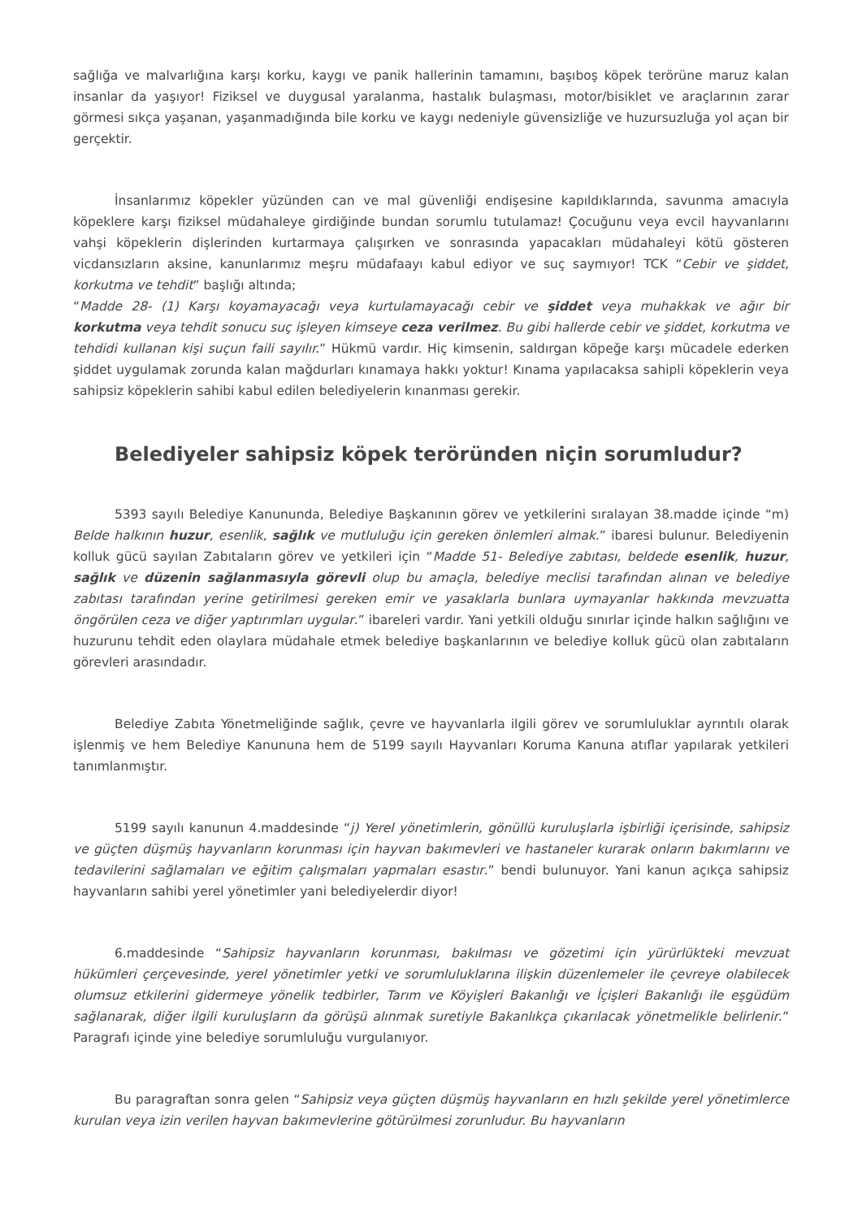sağlığa ve malvarlığına karşı korku, kaygı ve panik hallerinin tamamını, başıboş köpek terörüne maruz kalan insanlar da yaşıyor! Fiziksel ve duygusal yaralanma, hastalık bulaşması, motor/bisiklet ve araçlarının zarar görmesi sıkça yaşanan, yaşanmadığında bile korku ve kaygı nedeniyle güvensizliğe ve huzursuzluğa yol açan bir gerçektir.
İnsanlarımız köpekler yüzünden can ve mal güvenliği endişesine kapıldıklarında, savunma amacıyla köpeklere karşı fiziksel müdahaleye girdiğinde bundan sorumlu tutulamaz! Çocuğunu veya evcil hayvanlarını vahşi köpeklerin dişlerinden kurtarmaya çalışırken ve sonrasında yapacakları müdahaleyi kötü gösteren vicdansızların aksine, kanunlarımız meşru müdafaayı kabul ediyor ve suç saymıyor! TCK “Cebir ve şiddet, korkutma ve tehdit” başlığı altında;
“Madde 28- (1) Karşı koyamayacağı veya kurtulamayacağı cebir ve şiddet veya muhakkak ve ağır bir korkutma veya tehdit sonucu suç işleyen kimseye ceza verilmez. Bu gibi hallerde cebir ve şiddet, korkutma ve tehdidi kullanan kişi suçun faili sayılır.” Hükmü vardır. Hiç kimsenin, saldırgan köpeğe karşı mücadele ederken şiddet uygulamak zorunda kalan mağdurları kınamaya hakkı yoktur! Kınama yapılacaksa sahipli köpeklerin veya sahipsiz köpeklerin sahibi kabul edilen belediyelerin kınanması gerekir.
Belediyeler sahipsiz köpek teröründen niçin sorumludur?
5393 sayılı Belediye Kanununda, Belediye Başkanının görev ve yetkilerini sıralayan 38.madde içinde “m) Belde halkının huzur, esenlik, sağlık ve mutluluğu için gereken önlemleri almak.” ibaresi bulunur. Belediyenin kolluk gücü sayılan Zabıtaların görev ve yetkileri için “Madde 51- Belediye zabıtası, beldede esenlik, huzur, sağlık ve düzenin sağlanmasıyla görevli olup bu amaçla, belediye meclisi tarafından alınan ve belediye zabıtası tarafından yerine getirilmesi gereken emir ve yasaklarla bunlara uymayanlar hakkında mevzuatta öngörülen ceza ve diğer yaptırımları uygular.” ibareleri vardır. Yani yetkili olduğu sınırlar içinde halkın sağlığını ve huzurunu tehdit eden olaylara müdahale etmek belediye başkanlarının ve belediye kolluk gücü olan zabıtaların görevleri arasındadır.
Belediye Zabıta Yönetmeliğinde sağlık, çevre ve hayvanlarla ilgili görev ve sorumluluklar ayrıntılı olarak işlenmiş ve hem Belediye Kanununa hem de 5199 sayılı Hayvanları Koruma Kanuna atıflar yapılarak yetkileri tanımlanmıştır.
5199 sayılı kanunun 4.maddesinde “j) Yerel yönetimlerin, gönüllü kuruluşlarla işbirliği içerisinde, sahipsiz ve güçten düşmüş hayvanların korunması için hayvan bakımevleri ve hastaneler kurarak onların bakımlarını ve tedavilerini sağlamaları ve eğitim çalışmaları yapmaları esastır.” bendi bulunuyor. Yani kanun açıkça sahipsiz hayvanların sahibi yerel yönetimler yani belediyelerdir diyor!
6.maddesinde “Sahipsiz hayvanların korunması, bakılması ve gözetimi için yürürlükteki mevzuat hükümleri çerçevesinde, yerel yönetimler yetki ve sorumluluklarına ilişkin düzenlemeler ile çevreye olabilecek olumsuz etkilerini gidermeye yönelik tedbirler, Tarım ve Köyişleri Bakanlığı ve İçişleri Bakanlığı ile eşgüdüm sağlanarak, diğer ilgili kuruluşların da görüşü alınmak suretiyle Bakanlıkça çıkarılacak yönetmelikle belirlenir.” Paragrafı içinde yine belediye sorumluluğu vurgulanıyor.
Bu paragraftan sonra gelen “Sahipsiz veya güçten düşmüş hayvanların en hızlı şekilde yerel yönetimlerce kurulan veya izin verilen hayvan bakımevlerine götürülmesi zorunludur. Bu hayvanların